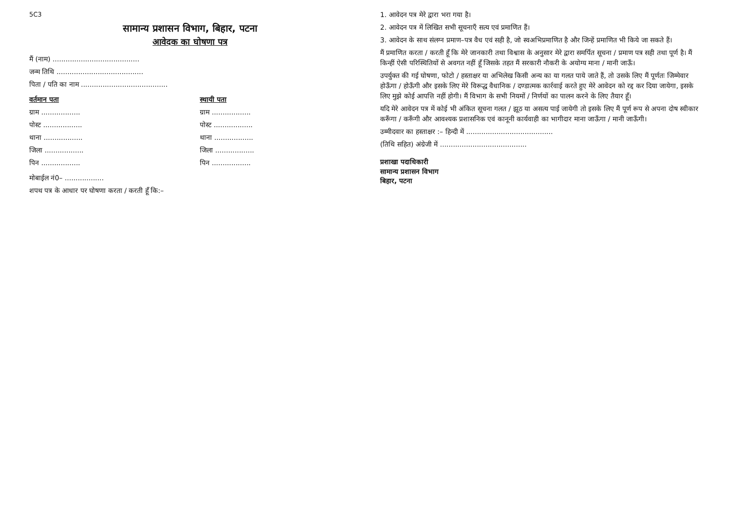5C3
सामान्य प्रशासन विभाग, बिहार, पटना
आवेदक का घोषणा पत्र
मैं (नाम) ........................................
जन्म तिथि ........................................
पिता / पति का नाम ........................................
वर्तमान पता
ग्राम ..................
पोस्ट ..................
थाना ..................
जिला ..................
पिन ..................
स्थायी पता
ग्राम ..................
पोस्ट ..................
थाना ..................
जिला ..................
पिन ..................
मोबाईल नं0– ..................
शपथ पत्र के आधार पर घोषणा करता / करती हूँ कि:–
1. आवेदन पत्र मेरे द्वारा भरा गया है।
2. आवेदन पत्र में लिखित सभी सूचनाएँ सत्य एवं प्रमाणित हैं।
3. आवेदन के साथ संलग्न प्रमाण–पत्र वैध एवं सही है, जो स्वअभिप्रमाणित है और जिन्हें प्रमाणित भी किये जा सकते हैं।
मैं प्रमाणित करता / करती हूँ कि मेरे जानकारी तथा विश्वास के अनुसार मेरे द्वारा समर्पित सूचना / प्रमाण पत्र सही तथा पूर्ण है। मैं किन्हीं ऐसी परिस्थितियों से अवगत नहीं हूँ जिसके तहत मैं सरकारी नौकरी के अयोग्य माना / मानी जाऊँ।
उपर्युक्त की गई घोषणा, फोटो / हस्ताक्षर या अभिलेख किसी अन्य का या गलत पाये जाते हैं, तो उसके लिए मैं पूर्णतः जिम्मेवार होऊँगा / होऊँगी और इसके लिए मेरे विरूद्ध वैधानिक / दण्डात्मक कार्रवाई करते हुए मेरे आवेदन को रद्द कर दिया जायेगा, इसके लिए मुझे कोई आपत्ति नहीं होगी। मैं विभाग के सभी नियमों / निर्णयों का पालन करने के लिए तैयार हूँ।
यदि मेरे आवेदन पत्र में कोई भी अंकित सूचना गलत / झूठ या असत्य पाई जायेगी तो इसके लिए मैं पूर्ण रूप से अपना दोष स्वीकार करूँगा / करूँगी और आवश्यक प्रशासनिक एवं कानूनी कार्यवाही का भागीदार माना जाऊँगा / मानी जाऊँगी।
उम्मीदवार का हस्ताक्षर :– हिन्दी में ........................................
(तिथि सहित) अंग्रेजी में ........................................
प्रशाखा पदाधिकारी
सामान्य प्रशासन विभाग
बिहार, पटना